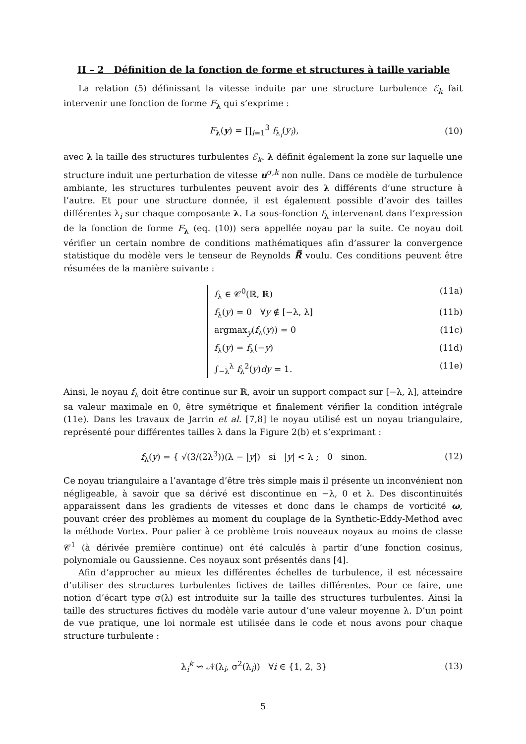II – 2 Définition de la fonction de forme et structures à taille variable
La relation (5) définissant la vitesse induite par une structure turbulence ℰ<sub>k</sub> fait intervenir une fonction de forme F<sub>λ</sub> qui s’exprime :
F<sub>λ</sub>(y) = ∏<sub>i=1</sub><sup>3</sup> f<sub>λ<sub>i</sub></sub>(y<sub>i</sub>), (10)
avec λ la taille des structures turbulentes ℰ<sub>k</sub>. λ définit également la zone sur laquelle une structure induit une perturbation de vitesse u<sup>σ,k</sup> non nulle. Dans ce modèle de turbulence ambiante, les structures turbulentes peuvent avoir des λ différents d’une structure à l’autre. Et pour une structure donnée, il est également possible d’avoir des tailles différentes λ<sub>i</sub> sur chaque composante λ. La sous-fonction f<sub>λ</sub> intervenant dans l’expression de la fonction de forme F<sub>λ</sub> (eq. (10)) sera appellée noyau par la suite. Ce noyau doit vérifier un certain nombre de conditions mathématiques afin d’assurer la convergence statistique du modèle vers le tenseur de Reynolds R̿ voulu. Ces conditions peuvent être résumées de la manière suivante :
f<sub>λ</sub> ∈ 𝒞<sup>0</sup>(ℝ, ℝ) (11a)
f<sub>λ</sub>(y) = 0 ∀y ∉ [−λ, λ] (11b)
argmax<sub>y</sub>(f<sub>λ</sub>(y)) = 0 (11c)
f<sub>λ</sub>(y) = f<sub>λ</sub>(−y) (11d)
∫<sub>−λ</sub><sup>λ</sup> f<sub>λ</sub><sup>2</sup>(y)dy = 1. (11e)
Ainsi, le noyau f<sub>λ</sub> doit être continue sur ℝ, avoir un support compact sur [−λ, λ], atteindre sa valeur maximale en 0, être symétrique et finalement vérifier la condition intégrale (11e). Dans les travaux de Jarrin et al. [7,8] le noyau utilisé est un noyau triangulaire, représenté pour différentes tailles λ dans la Figure 2(b) et s’exprimant :
f<sub>λ</sub>(y) = { √(3/(2λ<sup>3</sup>))(λ − |y|) si |y| < λ ; 0 sinon. (12)
Ce noyau triangulaire a l’avantage d’être très simple mais il présente un inconvénient non négligeable, à savoir que sa dérivé est discontinue en −λ, 0 et λ. Des discontinuités apparaissent dans les gradients de vitesses et donc dans le champs de vorticité ω, pouvant créer des problèmes au moment du couplage de la Synthetic-Eddy-Method avec la méthode Vortex. Pour palier à ce problème trois nouveaux noyaux au moins de classe 𝒞<sup>1</sup> (à dérivée première continue) ont été calculés à partir d’une fonction cosinus, polynomiale ou Gaussienne. Ces noyaux sont présentés dans [4].
Afin d’approcher au mieux les différentes échelles de turbulence, il est nécessaire d’utiliser des structures turbulentes fictives de tailles différentes. Pour ce faire, une notion d’écart type σ(λ) est introduite sur la taille des structures turbulentes. Ainsi la taille des structures fictives du modèle varie autour d’une valeur moyenne λ. D’un point de vue pratique, une loi normale est utilisée dans le code et nous avons pour chaque structure turbulente :
λ<sub>i</sub><sup>k</sup> ⇝ 𝒩(λ<sub>i</sub>, σ<sup>2</sup>(λ<sub>i</sub>)) ∀i ∈ {1, 2, 3} (13)
5